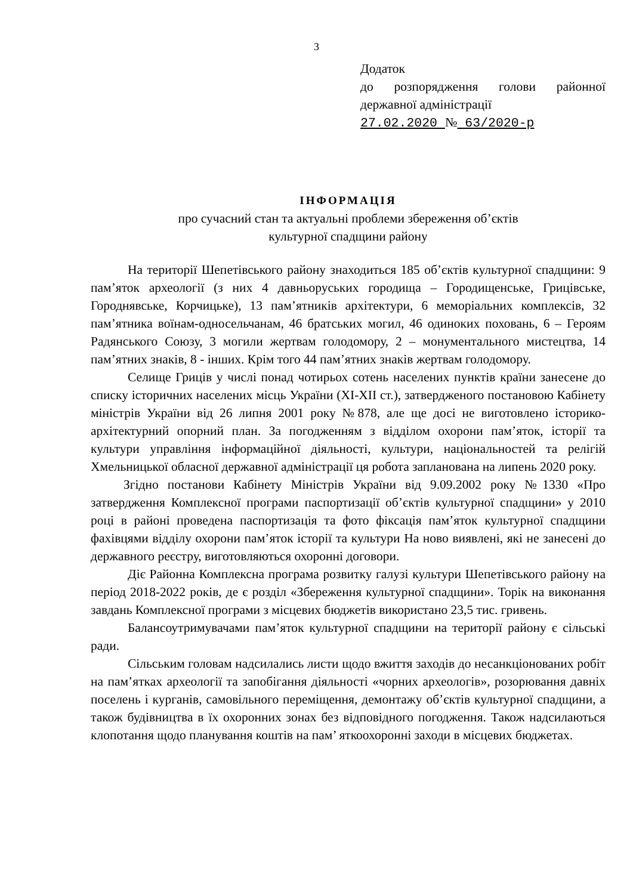3
Додаток
до розпорядження голови районної державної адміністрації
27.02.2020 № 63/2020-р
ІНФОРМАЦІЯ
про сучасний стан та актуальні проблеми збереження об’єктів
культурної спадщини району
На території Шепетівського району знаходиться 185 об’єктів культурної спадщини: 9 пам’яток археології (з них 4 давньоруських городища – Городищенське, Грицівське, Городнявське, Корчицьке), 13 пам’ятників архітектури, 6 меморіальних комплексів, 32 пам’ятника воїнам-односельчанам, 46 братських могил, 46 одиноких поховань, 6 – Героям Радянського Союзу, 3 могили жертвам голодомору, 2 – монументального мистецтва, 14 пам’ятних знаків, 8 - інших. Крім того 44 пам’ятних знаків жертвам голодомору.
Селище Гриців у числі понад чотирьох сотень населених пунктів країни занесене до списку історичних населених місць України (XI-XII ст.), затвердженого постановою Кабінету міністрів України від 26 липня 2001 року №878, але ще досі не виготовлено історико-архітектурний опорний план. За погодженням з відділом охорони пам’яток, історії та культури управління інформаційної діяльності, культури, національностей та релігій Хмельницької обласної державної адміністрації ця робота запланована на липень 2020 року.
Згідно постанови Кабінету Міністрів України від 9.09.2002 року №1330 «Про затвердження Комплексної програми паспортизації об’єктів культурної спадщини» у 2010 році в районі проведена паспортизація та фото фіксація пам’яток культурної спадщини фахівцями відділу охорони пам’яток історії та культури На ново виявлені, які не занесені до державного реєстру, виготовляються охоронні договори.
Діє Районна Комплексна програма розвитку галузі культури Шепетівського району на період 2018-2022 років, де є розділ «Збереження культурної спадщини». Торік на виконання завдань Комплексної програми з місцевих бюджетів використано 23,5 тис. гривень.
Балансоутримувачами пам’яток культурної спадщини на території району є сільські ради.
Сільським головам надсилались листи щодо вжиття заходів до несанкціонованих робіт на пам’ятках археології та запобігання діяльності «чорних археологів», розорювання давніх поселень і курганів, самовільного переміщення, демонтажу об’єктів культурної спадщини, а також будівництва в їх охоронних зонах без відповідного погодження. Також надсилаються клопотання щодо планування коштів на пам’ яткоохоронні заходи в місцевих бюджетах.